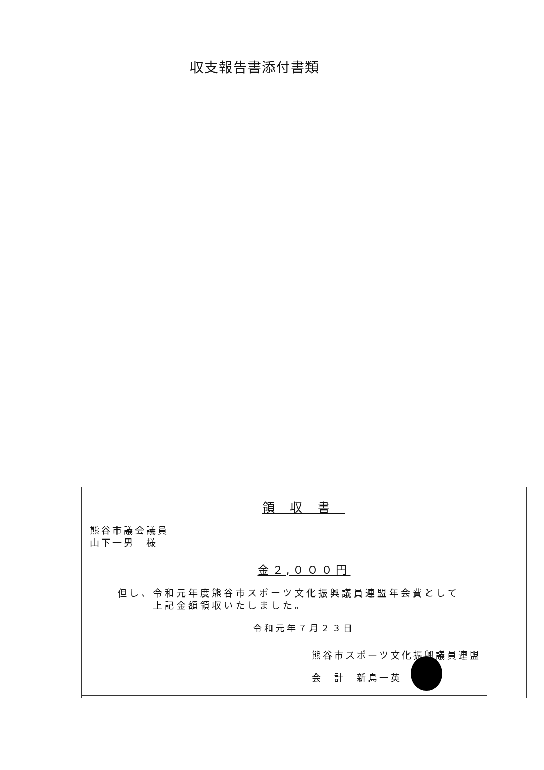収支報告書添付書類
領収書
熊谷市議会議員
山下一男　様
金２,０００円
但し、令和元年度熊谷市スポーツ文化振興議員連盟年会費として
　　　上記金額領収いたしました。
令和元年７月２３日
熊谷市スポーツ文化振興議員連盟
会　計　新島一英